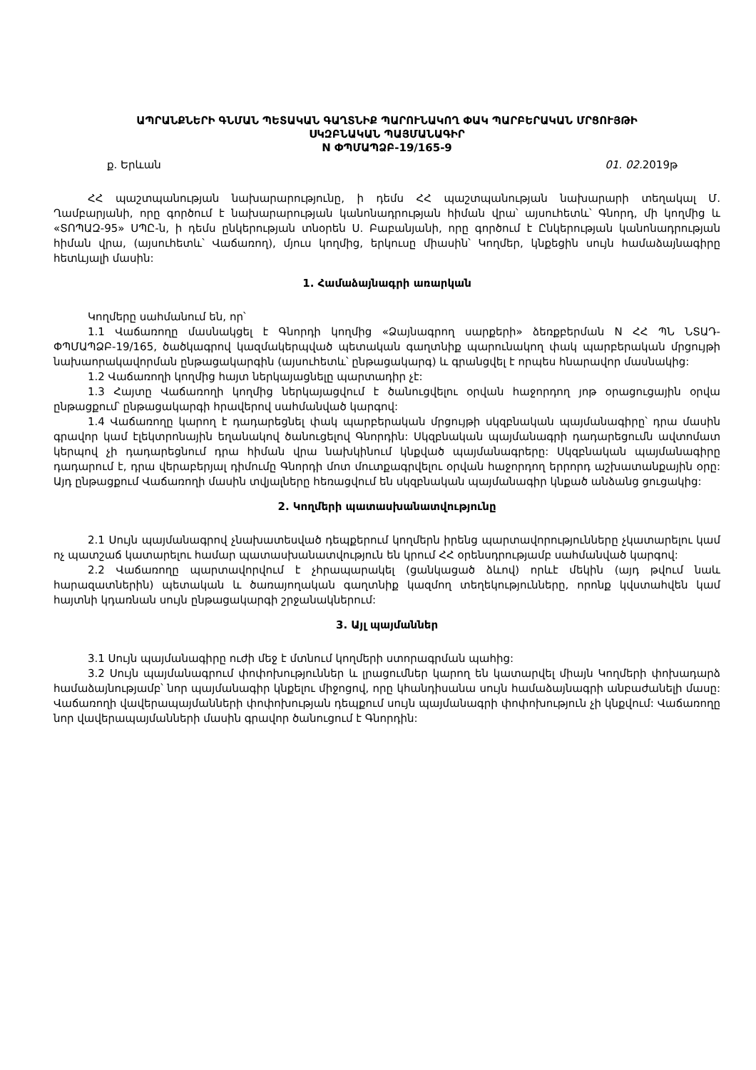ԱՊՐԱՆՔՆԵՐԻ ԳՆՄԱՆ ՊԵՏԱԿԱՆ ԳԱՂՏՆԻՔ ՊԱՐՈՒՆԱԿՈՂ ՓԱԿ ՊԱՐԲԵՐԱԿԱՆ ՄՐՑՈՒՅԹԻ
ՍԿԶԲՆԱԿԱՆ ՊԱՅՄԱՆԱԳԻՐ
N ՓՊՄԱՊՁԲ-19/165-9
ք. Երևան 01. 02. 2019թ
ՀՀ պաշտպանության նախարարությունը, ի դեմս ՀՀ պաշտպանության նախարարի տեղակալ Մ. Ղամբարյանի, որը գործում է նախարարության կանոնադրության հիման վրա՝ այսուհետև՝ Գնորդ, մի կողմից և «ՏՈՊԱԶ-95» ՍՊԸ-ն, ի դեմս ընկերության տնօրեն Ս. Բաբանյանի, որը գործում է Ընկերության կանոնադրության հիման վրա, (այսուհետև՝ Վաճառող), մյուս կողմից, երկուսը միասին՝ Կողմեր, կնքեցին սույն համաձայնագիրը հետևյալի մասին:
1. Համաձայնագրի առարկան
Կողմերը սահմանում են, որ՝
1.1 Վաճառողը մասնակցել է Գնորդի կողմից «Ձայնագրող սարքերի» ձեռքբերման N ՀՀ ՊՆ ՆՏԱԴ-ՓՊՄԱՊՁԲ-19/165, ծածկագրով կազմակերպված պետական գաղտնիք պարունակող փակ պարբերական մրցույթի նախաորակավորման ընթացակարգին (այսուհետև՝ ընթացակարգ) և գրանցվել է որպես հնարավոր մասնակից:
1.2 Վաճառողի կողմից հայտ ներկայացնելը պարտադիր չէ:
1.3 Հայտը Վաճառողի կողմից ներկայացվում է ծանուցվելու օրվան հաջորդող յոթ օրացուցային օրվա ընթացքում՝ ընթացակարգի հրավերով սահմանված կարգով:
1.4 Վաճառողը կարող է դադարեցնել փակ պարբերական մրցույթի սկզբնական պայմանագիրը՝ դրա մասին գրավոր կամ էլեկտրոնային եղանակով ծանուցելով Գնորդին: Սկզբնական պայմանագրի դադարեցումն ավտոմատ կերպով չի դադարեցնում դրա հիման վրա նախկինում կնքված պայմանագրերը: Սկզբնական պայմանագիրը դադարում է, դրա վերաբերյալ դիմումը Գնորդի մոտ մուտքագրվելու օրվան հաջորդող երրորդ աշխատանքային օրը: Այդ ընթացքում Վաճառողի մասին տվյալները հեռացվում են սկզբնական պայմանագիր կնքած անձանց ցուցակից:
2. Կողմերի պատասխանատվությունը
2.1 Սույն պայմանագրով չնախատեսված դեպքերում կողմերն իրենց պարտավորությունները չկատարելու կամ ոչ պատշաճ կատարելու համար պատասխանատվություն են կրում ՀՀ օրենսդրությամբ սահմանված կարգով:
2.2 Վաճառողը պարտավորվում է չհրապարակել (ցանկացած ձևով) որևէ մեկին (այդ թվում նաև հարազատներին) պետական և ծառայողական գաղտնիք կազմող տեղեկությունները, որոնք կվստահվեն կամ հայտնի կդառնան սույն ընթացակարգի շրջանակներում:
3. Այլ պայմաններ
3.1 Սույն պայմանագիրը ուժի մեջ է մտնում կողմերի ստորագրման պահից:
3.2 Սույն պայմանագրում փոփոխություններ և լրացումներ կարող են կատարվել միայն Կողմերի փոխադարձ համաձայնությամբ՝ նոր պայմանագիր կնքելու միջոցով, որը կհանդիսանա սույն համաձայնագրի անբաժանելի մասը: Վաճառողի վավերապայմանների փոփոխության դեպքում սույն պայմանագրի փոփոխություն չի կնքվում: Վաճառողը նոր վավերապայմանների մասին գրավոր ծանուցում է Գնորդին: